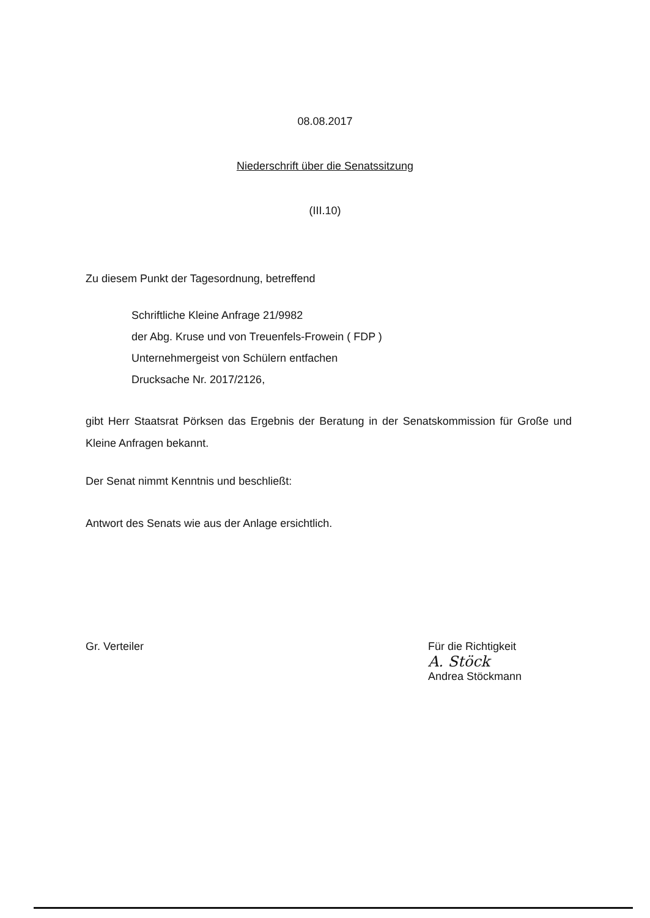08.08.2017
Niederschrift über die Senatssitzung
(III.10)
Zu diesem Punkt der Tagesordnung, betreffend
Schriftliche Kleine Anfrage 21/9982
der Abg. Kruse und von Treuenfels-Frowein ( FDP )
Unternehmergeist von Schülern entfachen
Drucksache Nr. 2017/2126,
gibt Herr Staatsrat Pörksen das Ergebnis der Beratung in der Senatskommission für Große und Kleine Anfragen bekannt.
Der Senat nimmt Kenntnis und beschließt:
Antwort des Senats wie aus der Anlage ersichtlich.
Gr. Verteiler Für die Richtigkeit
A. Stöck
Andrea Stöckmann